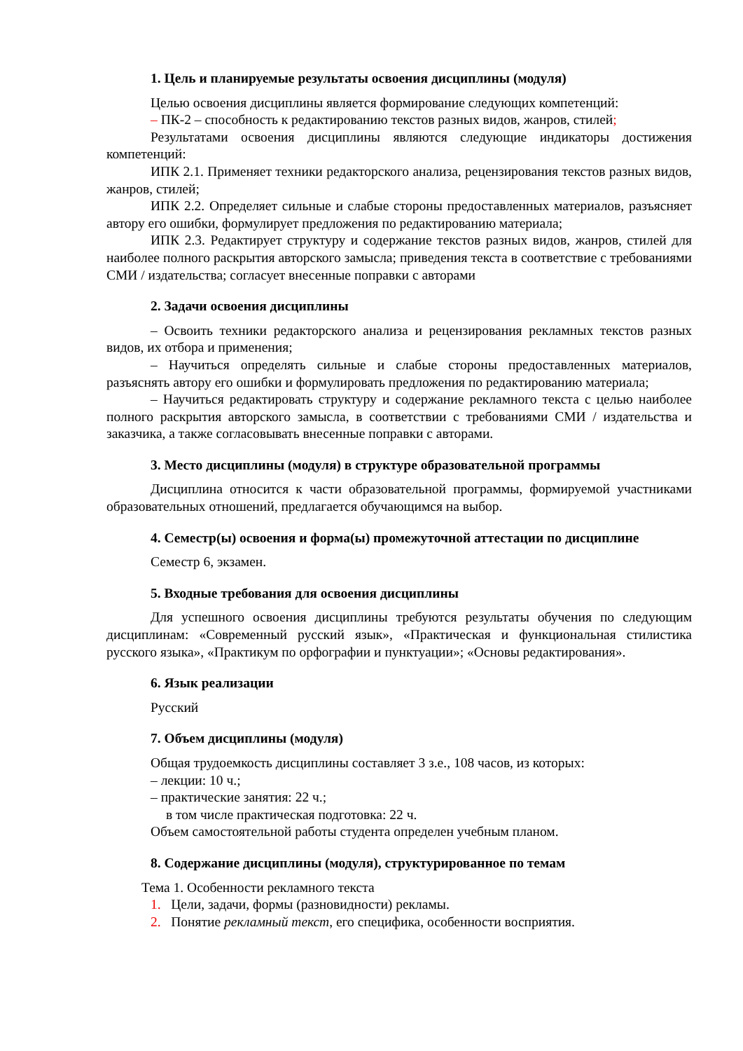1. Цель и планируемые результаты освоения дисциплины (модуля)
Целью освоения дисциплины является формирование следующих компетенций:
– ПК-2 – способность к редактированию текстов разных видов, жанров, стилей;
Результатами освоения дисциплины являются следующие индикаторы достижения компетенций:
ИПК 2.1. Применяет техники редакторского анализа, рецензирования текстов разных видов, жанров, стилей;
ИПК 2.2. Определяет сильные и слабые стороны предоставленных материалов, разъясняет автору его ошибки, формулирует предложения по редактированию материала;
ИПК 2.3. Редактирует структуру и содержание текстов разных видов, жанров, стилей для наиболее полного раскрытия авторского замысла; приведения текста в соответствие с требованиями СМИ / издательства; согласует внесенные поправки с авторами
2. Задачи освоения дисциплины
– Освоить техники редакторского анализа и рецензирования рекламных текстов разных видов, их отбора и применения;
– Научиться определять сильные и слабые стороны предоставленных материалов, разъяснять автору его ошибки и формулировать предложения по редактированию материала;
– Научиться редактировать структуру и содержание рекламного текста с целью наиболее полного раскрытия авторского замысла, в соответствии с требованиями СМИ / издательства и заказчика, а также согласовывать внесенные поправки с авторами.
3. Место дисциплины (модуля) в структуре образовательной программы
Дисциплина относится к части образовательной программы, формируемой участниками образовательных отношений, предлагается обучающимся на выбор.
4. Семестр(ы) освоения и форма(ы) промежуточной аттестации по дисциплине
Семестр 6, экзамен.
5. Входные требования для освоения дисциплины
Для успешного освоения дисциплины требуются результаты обучения по следующим дисциплинам: «Современный русский язык», «Практическая и функциональная стилистика русского языка», «Практикум по орфографии и пунктуации»; «Основы редактирования».
6. Язык реализации
Русский
7. Объем дисциплины (модуля)
Общая трудоемкость дисциплины составляет 3 з.е., 108 часов, из которых:
– лекции: 10 ч.;
– практические занятия: 22 ч.;
в том числе практическая подготовка: 22 ч.
Объем самостоятельной работы студента определен учебным планом.
8. Содержание дисциплины (модуля), структурированное по темам
Тема 1. Особенности рекламного текста
1. Цели, задачи, формы (разновидности) рекламы.
2. Понятие рекламный текст, его специфика, особенности восприятия.